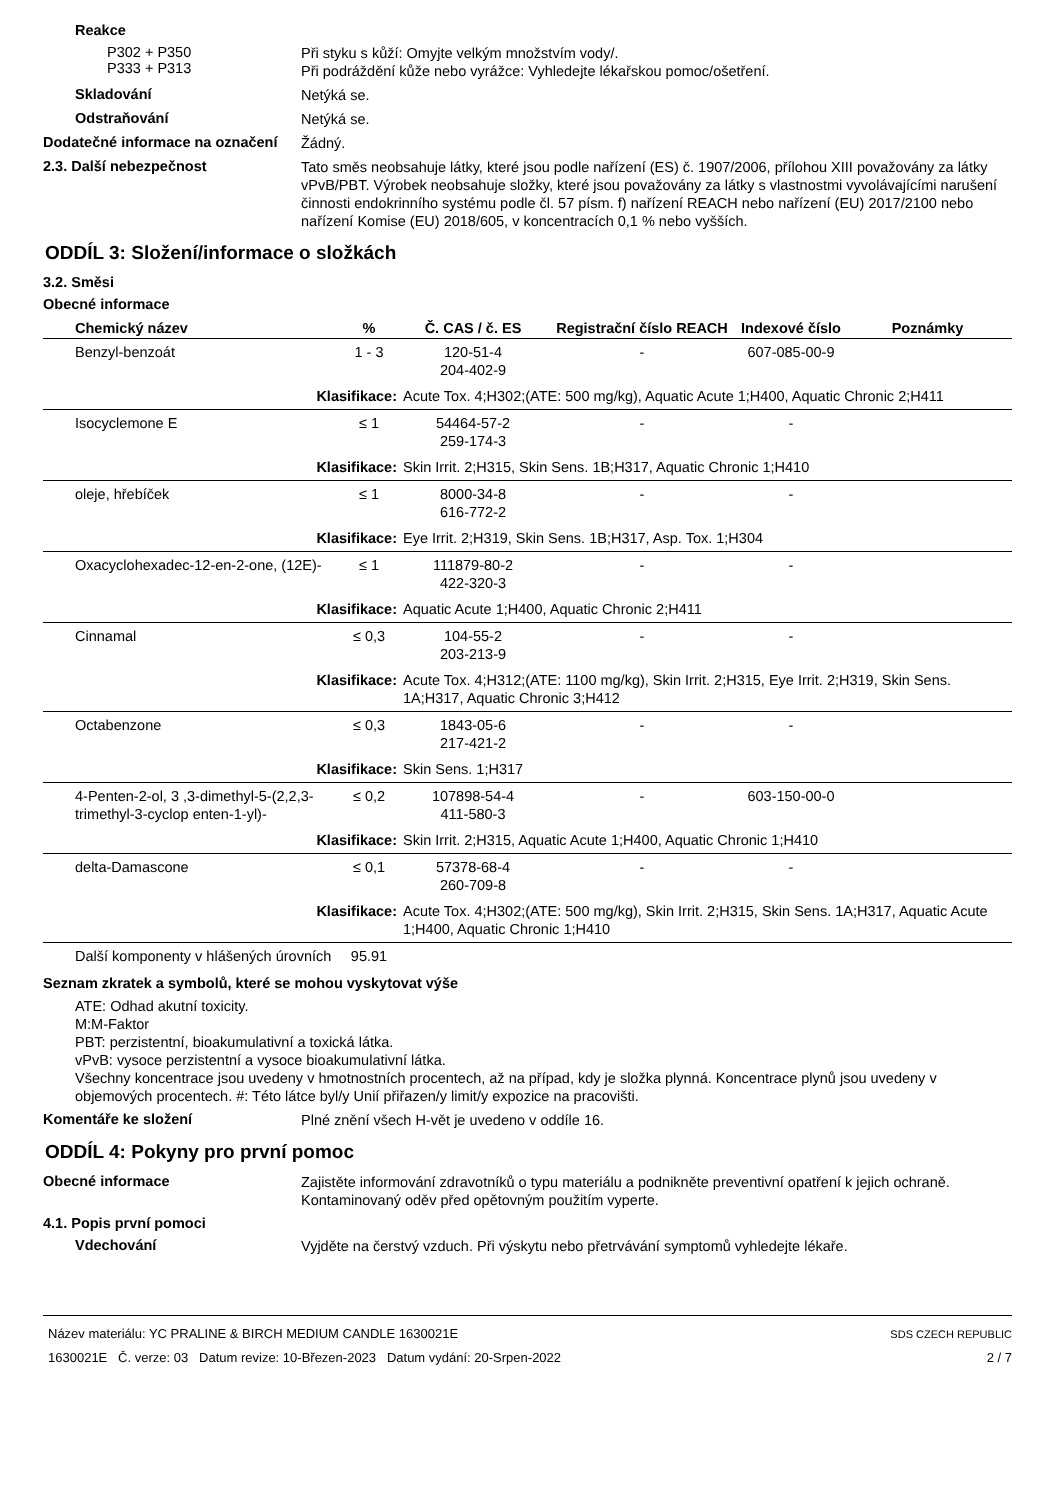Reakce
P302 + P350
P333 + P313
Při styku s kůží: Omyjte velkým množstvím vody/.
Při podráždění kůže nebo vyrážce: Vyhledejte lékařskou pomoc/ošetření.
Skladování
Netýká se.
Odstraňování
Netýká se.
Dodatečné informace na označení
Žádný.
2.3. Další nebezpečnost
Tato směs neobsahuje látky, které jsou podle nařízení (ES) č. 1907/2006, přílohou XIII považovány za látky vPvB/PBT. Výrobek neobsahuje složky, které jsou považovány za látky s vlastnostmi vyvolávajícími narušení činnosti endokrinního systému podle čl. 57 písm. f) nařízení REACH nebo nařízení (EU) 2017/2100 nebo nařízení Komise (EU) 2018/605, v koncentracích 0,1 % nebo vyšších.
ODDÍL 3: Složení/informace o složkách
3.2. Směsi
Obecné informace
| Chemický název | % | Č. CAS / č. ES | Registrační číslo REACH | Indexové číslo | Poznámky |
| --- | --- | --- | --- | --- | --- |
| Benzyl-benzoát | 1 - 3 | 120-51-4 204-402-9 | - | 607-085-00-9 | |
| Klasifikace: | | Acute Tox. 4;H302;(ATE: 500 mg/kg), Aquatic Acute 1;H400, Aquatic Chronic 2;H411 | | | |
| Isocyclemone E | ≤ 1 | 54464-57-2 259-174-3 | - | - | |
| Klasifikace: | | Skin Irrit. 2;H315, Skin Sens. 1B;H317, Aquatic Chronic 1;H410 | | | |
| oleje, hřebíček | ≤ 1 | 8000-34-8 616-772-2 | - | - | |
| Klasifikace: | | Eye Irrit. 2;H319, Skin Sens. 1B;H317, Asp. Tox. 1;H304 | | | |
| Oxacyclohexadec-12-en-2-one, (12E)- | ≤ 1 | 111879-80-2 422-320-3 | - | - | |
| Klasifikace: | | Aquatic Acute 1;H400, Aquatic Chronic 2;H411 | | | |
| Cinnamal | ≤ 0,3 | 104-55-2 203-213-9 | - | - | |
| Klasifikace: | | Acute Tox. 4;H312;(ATE: 1100 mg/kg), Skin Irrit. 2;H315, Eye Irrit. 2;H319, Skin Sens. 1A;H317, Aquatic Chronic 3;H412 | | | |
| Octabenzone | ≤ 0,3 | 1843-05-6 217-421-2 | - | - | |
| Klasifikace: | | Skin Sens. 1;H317 | | | |
| 4-Penten-2-ol, 3 ,3-dimethyl-5-(2,2,3-trimethyl-3-cyclop enten-1-yl)- | ≤ 0,2 | 107898-54-4 411-580-3 | - | 603-150-00-0 | |
| Klasifikace: | | Skin Irrit. 2;H315, Aquatic Acute 1;H400, Aquatic Chronic 1;H410 | | | |
| delta-Damascone | ≤ 0,1 | 57378-68-4 260-709-8 | - | - | |
| Klasifikace: | | Acute Tox. 4;H302;(ATE: 500 mg/kg), Skin Irrit. 2;H315, Skin Sens. 1A;H317, Aquatic Acute 1;H400, Aquatic Chronic 1;H410 | | | |
| Další komponenty v hlášených úrovních | 95.91 | | | | |
Seznam zkratek a symbolů, které se mohou vyskytovat výše
ATE: Odhad akutní toxicity.
M:M-Faktor
PBT: perzistentní, bioakumulativní a toxická látka.
vPvB: vysoce perzistentní a vysoce bioakumulativní látka.
Všechny koncentrace jsou uvedeny v hmotnostních procentech, až na případ, kdy je složka plynná. Koncentrace plynů jsou uvedeny v objemových procentech. #: Této látce byl/y Unií přiřazen/y limit/y expozice na pracovišti.
Komentáře ke složení
Plné znění všech H-vět je uvedeno v oddíle 16.
ODDÍL 4: Pokyny pro první pomoc
Obecné informace
Zajistěte informování zdravotníků o typu materiálu a podnikněte preventivní opatření k jejich ochraně. Kontaminovaný oděv před opětovným použitím vyperte.
4.1. Popis první pomoci
Vdechování
Vyjděte na čerstvý vzduch. Při výskytu nebo přetrvávání symptomů vyhledejte lékaře.
Název materiálu: YC PRALINE & BIRCH MEDIUM CANDLE 1630021E
1630021E Č. verze: 03 Datum revize: 10-Březen-2023 Datum vydání: 20-Srpen-2022
SDS CZECH REPUBLIC
2 / 7